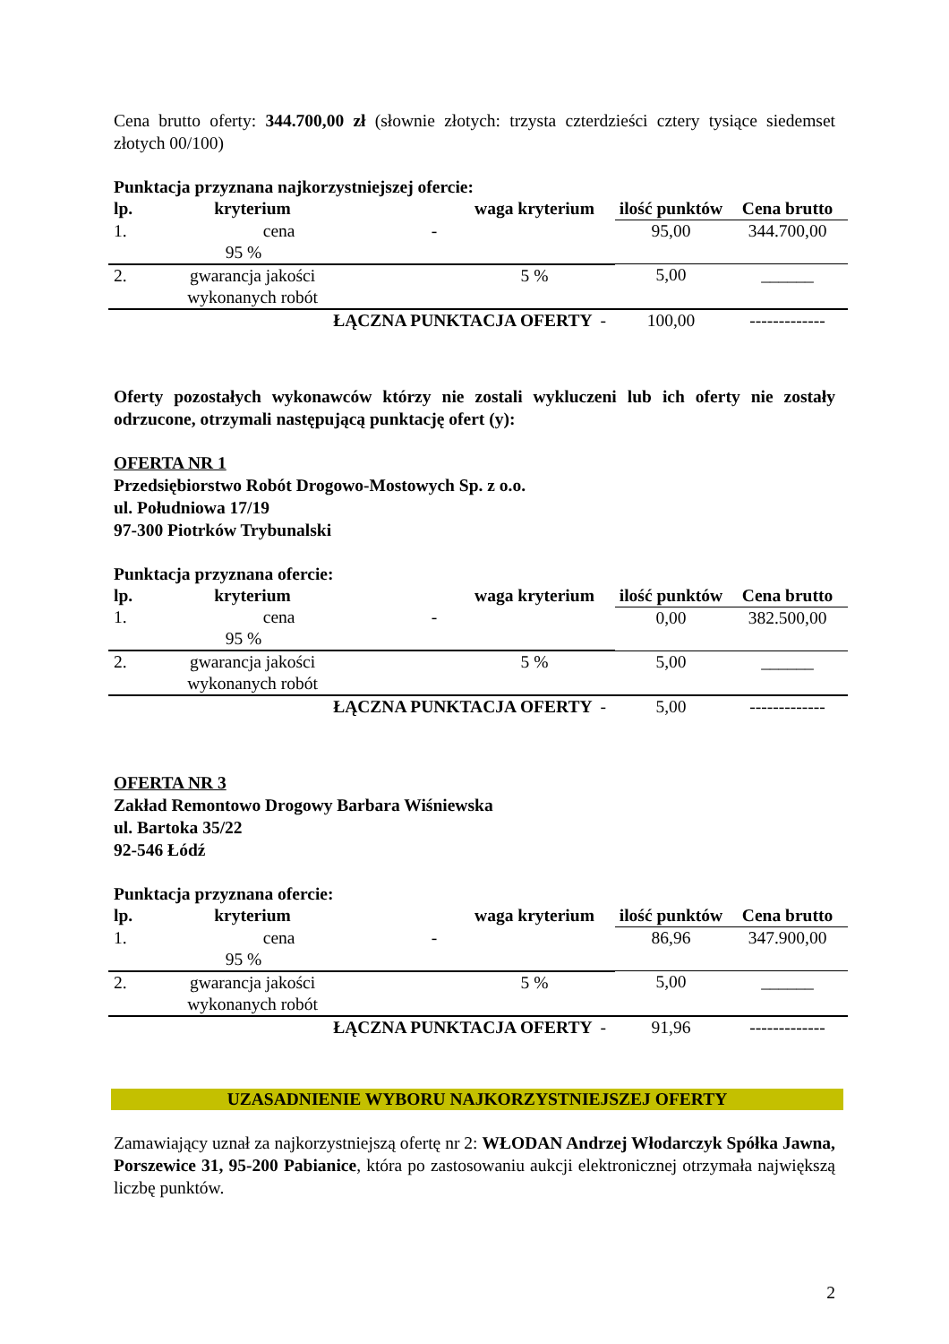Cena brutto oferty: 344.700,00 zł (słownie złotych: trzysta czterdzieści cztery tysiące siedemset złotych 00/100)
Punktacja przyznana najkorzystniejszej ofercie:
| lp. | kryterium | | waga kryterium | ilość punktów | Cena brutto |
| --- | --- | --- | --- | --- | --- |
| 1. cena - 95 % | | | | 95,00 | 344.700,00 |
| 2. | gwarancja jakości wykonanych robót | | 5 % | 5,00 | ______ |
| ŁĄCZNA PUNKTACJA OFERTY - | | | | 100,00 | ------------- |
Oferty pozostałych wykonawców którzy nie zostali wykluczeni lub ich oferty nie zostały odrzucone, otrzymali następującą punktację ofert (y):
OFERTA NR 1
Przedsiębiorstwo Robót Drogowo-Mostowych Sp. z o.o.
ul. Południowa 17/19
97-300 Piotrków Trybunalski
Punktacja przyznana ofercie:
| lp. | kryterium | | waga kryterium | ilość punktów | Cena brutto |
| --- | --- | --- | --- | --- | --- |
| 1. cena - 95 % | | | | 0,00 | 382.500,00 |
| 2. | gwarancja jakości wykonanych robót | | 5 % | 5,00 | ______ |
| ŁĄCZNA PUNKTACJA OFERTY - | | | | 5,00 | ------------- |
OFERTA NR 3
Zakład Remontowo Drogowy Barbara Wiśniewska
ul. Bartoka 35/22
92-546 Łódź
Punktacja przyznana ofercie:
| lp. | kryterium | | waga kryterium | ilość punktów | Cena brutto |
| --- | --- | --- | --- | --- | --- |
| 1. cena - 95 % | | | | 86,96 | 347.900,00 |
| 2. | gwarancja jakości wykonanych robót | | 5 % | 5,00 | ______ |
| ŁĄCZNA PUNKTACJA OFERTY - | | | | 91,96 | ------------- |
UZASADNIENIE WYBORU NAJKORZYSTNIEJSZEJ OFERTY
Zamawiający uznał za najkorzystniejszą ofertę nr 2: WŁODAN Andrzej Włodarczyk Spółka Jawna, Porszewice 31, 95-200 Pabianice, która po zastosowaniu aukcji elektronicznej otrzymała największą liczbę punktów.
2